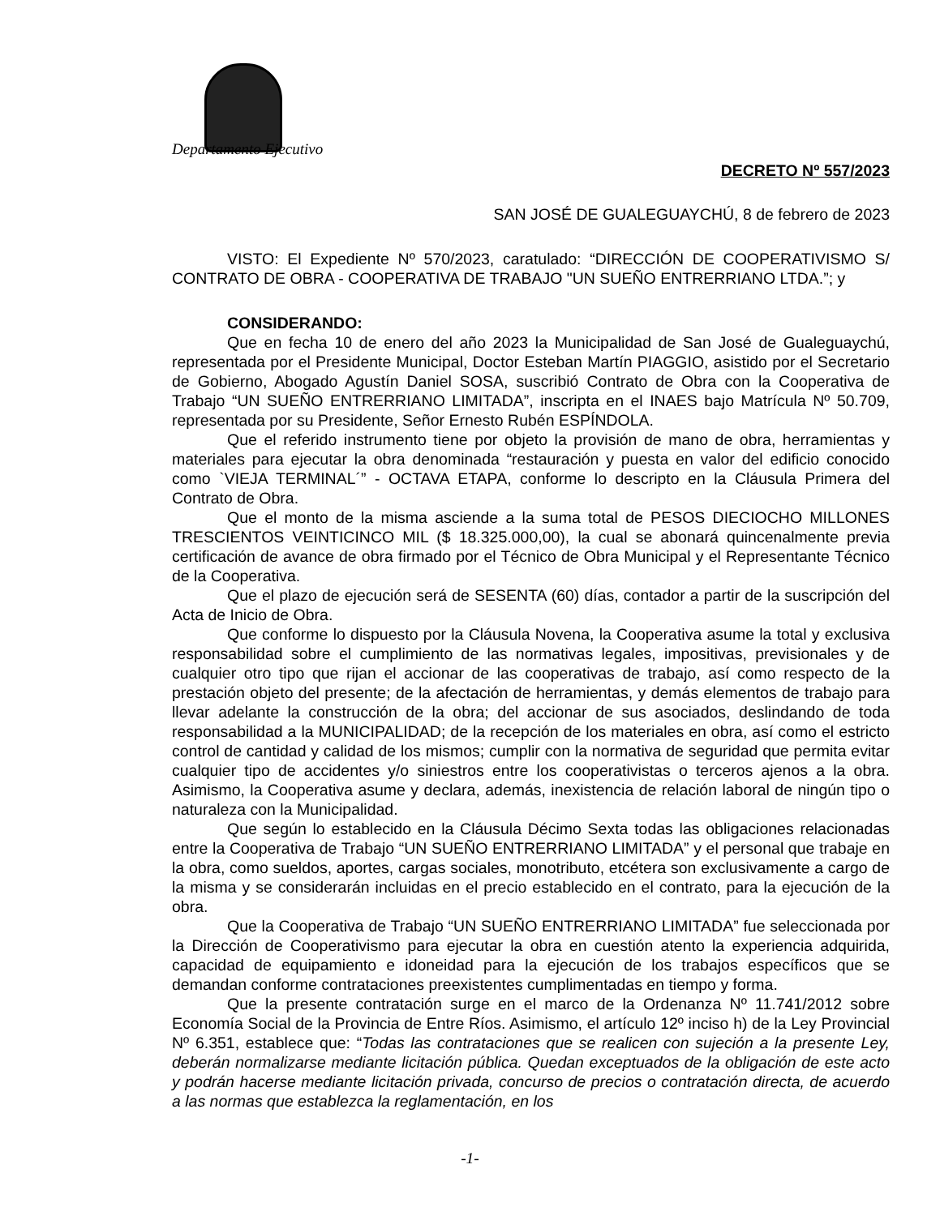Departamento Ejecutivo
DECRETO Nº 557/2023
SAN JOSÉ DE GUALEGUAYCHÚ, 8 de febrero de 2023
VISTO: El Expediente Nº 570/2023, caratulado: “DIRECCIÓN DE COOPERATIVISMO S/ CONTRATO DE OBRA - COOPERATIVA DE TRABAJO "UN SUEÑO ENTRERRIANO LTDA.”; y
CONSIDERANDO:
Que en fecha 10 de enero del año 2023 la Municipalidad de San José de Gualeguaychú, representada por el Presidente Municipal, Doctor Esteban Martín PIAGGIO, asistido por el Secretario de Gobierno, Abogado Agustín Daniel SOSA, suscribió Contrato de Obra con la Cooperativa de Trabajo “UN SUEÑO ENTRERRIANO LIMITADA”, inscripta en el INAES bajo Matrícula Nº 50.709, representada por su Presidente, Señor Ernesto Rubén ESPÍNDOLA.
Que el referido instrumento tiene por objeto la provisión de mano de obra, herramientas y materiales para ejecutar la obra denominada “restauración y puesta en valor del edificio conocido como `VIEJA TERMINAL´” - OCTAVA ETAPA, conforme lo descripto en la Cláusula Primera del Contrato de Obra.
Que el monto de la misma asciende a la suma total de PESOS DIECIOCHO MILLONES TRESCIENTOS VEINTICINCO MIL ($ 18.325.000,00), la cual se abonará quincenalmente previa certificación de avance de obra firmado por el Técnico de Obra Municipal y el Representante Técnico de la Cooperativa.
Que el plazo de ejecución será de SESENTA (60) días, contador a partir de la suscripción del Acta de Inicio de Obra.
Que conforme lo dispuesto por la Cláusula Novena, la Cooperativa asume la total y exclusiva responsabilidad sobre el cumplimiento de las normativas legales, impositivas, previsionales y de cualquier otro tipo que rijan el accionar de las cooperativas de trabajo, así como respecto de la prestación objeto del presente; de la afectación de herramientas, y demás elementos de trabajo para llevar adelante la construcción de la obra; del accionar de sus asociados, deslindando de toda responsabilidad a la MUNICIPALIDAD; de la recepción de los materiales en obra, así como el estricto control de cantidad y calidad de los mismos; cumplir con la normativa de seguridad que permita evitar cualquier tipo de accidentes y/o siniestros entre los cooperativistas o terceros ajenos a la obra. Asimismo, la Cooperativa asume y declara, además, inexistencia de relación laboral de ningún tipo o naturaleza con la Municipalidad.
Que según lo establecido en la Cláusula Décimo Sexta todas las obligaciones relacionadas entre la Cooperativa de Trabajo “UN SUEÑO ENTRERRIANO LIMITADA” y el personal que trabaje en la obra, como sueldos, aportes, cargas sociales, monotributo, etcétera son exclusivamente a cargo de la misma y se considerarán incluidas en el precio establecido en el contrato, para la ejecución de la obra.
Que la Cooperativa de Trabajo “UN SUEÑO ENTRERRIANO LIMITADA” fue seleccionada por la Dirección de Cooperativismo para ejecutar la obra en cuestión atento la experiencia adquirida, capacidad de equipamiento e idoneidad para la ejecución de los trabajos específicos que se demandan conforme contrataciones preexistentes cumplimentadas en tiempo y forma.
Que la presente contratación surge en el marco de la Ordenanza Nº 11.741/2012 sobre Economía Social de la Provincia de Entre Ríos. Asimismo, el artículo 12º inciso h) de la Ley Provincial Nº 6.351, establece que: “Todas las contrataciones que se realicen con sujeción a la presente Ley, deberán normalizarse mediante licitación pública. Quedan exceptuados de la obligación de este acto y podrán hacerse mediante licitación privada, concurso de precios o contratación directa, de acuerdo a las normas que establezca la reglamentación, en los
-1-